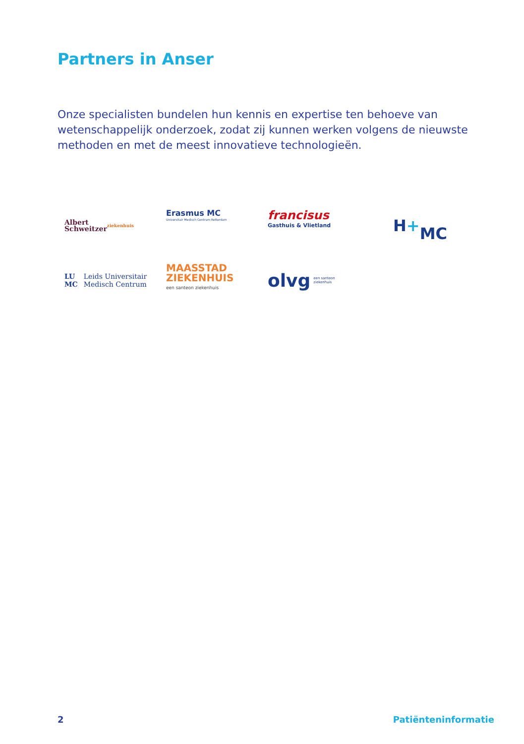Partners in Anser
Onze specialisten bundelen hun kennis en expertise ten behoeve van wetenschappelijk onderzoek, zodat zij kunnen werken volgens de nieuwste methoden en met de meest innovatieve technologieën.
Albert
Schweitzer
ziekenhuis
Erasmus MC
Universitair Medisch Centrum Rotterdam
francisus
Gasthuis & Vlietland
H +
MC
LU
MC Leids Universitair
Medisch Centrum
MAASSTAD
ZIEKENHUIS
een santeon ziekenhuis
olvg een santeon
ziekenhuis
2 Patiënteninformatie